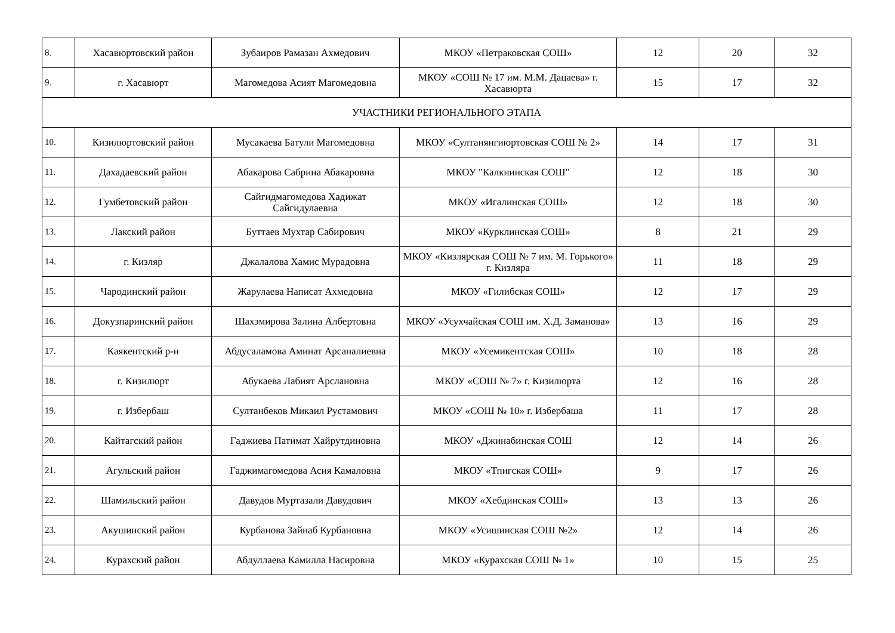| 8. | Хасавюртовский район | Зубаиров Рамазан Ахмедович | МКОУ «Петраковская СОШ» | 12 | 20 | 32 |
| 9. | г. Хасавюрт | Магомедова Асият Магомедовна | МКОУ «СОШ № 17 им. М.М. Дацаева» г. Хасавюрта | 15 | 17 | 32 |
| УЧАСТНИКИ РЕГИОНАЛЬНОГО ЭТАПА | | | | | | |
| 10. | Кизилюртовский район | Мусакаева Батули Магомедовна | МКОУ «Султанянгиюртовская СОШ № 2» | 14 | 17 | 31 |
| 11. | Дахадаевский район | Абакарова Сабрина Абакаровна | МКОУ "Калкнинская СОШ" | 12 | 18 | 30 |
| 12. | Гумбетовский район | Сайгидмагомедова Хадижат Сайгидулаевна | МКОУ «Игалинская СОШ» | 12 | 18 | 30 |
| 13. | Лакский район | Буттаев Мухтар Сабирович | МКОУ «Курклинская СОШ» | 8 | 21 | 29 |
| 14. | г. Кизляр | Джалалова Хамис Мурадовна | МКОУ «Кизлярская СОШ № 7 им. М. Горького» г. Кизляра | 11 | 18 | 29 |
| 15. | Чародинский район | Жарулаева Написат Ахмедовна | МКОУ «Гилибская СОШ» | 12 | 17 | 29 |
| 16. | Докузпаринский район | Шахэмирова Залина Албертовна | МКОУ «Усухчайская СОШ им. Х.Д. Заманова» | 13 | 16 | 29 |
| 17. | Каякентский р-н | Абдусаламова Аминат Арсаналиевна | МКОУ «Усемикентская СОШ» | 10 | 18 | 28 |
| 18. | г. Кизилюрт | Абукаева Лабият Арслановна | МКОУ «СОШ № 7» г. Кизилюрта | 12 | 16 | 28 |
| 19. | г. Избербаш | Султанбеков Микаил Рустамович | МКОУ «СОШ № 10» г. Избербаша | 11 | 17 | 28 |
| 20. | Кайтагский район | Гаджиева Патимат Хайрутдиновна | МКОУ «Джинабинская СОШ | 12 | 14 | 26 |
| 21. | Агульский район | Гаджимагомедова Асия Камаловна | МКОУ «Тпигская СОШ» | 9 | 17 | 26 |
| 22. | Шамильский район | Давудов Муртазали Давудович | МКОУ «Хебдинская СОШ» | 13 | 13 | 26 |
| 23. | Акушинский район | Курбанова Зайнаб Курбановна | МКОУ «Усишинская СОШ №2» | 12 | 14 | 26 |
| 24. | Курахский район | Абдуллаева Камилла Насировна | МКОУ «Курахская СОШ № 1» | 10 | 15 | 25 |